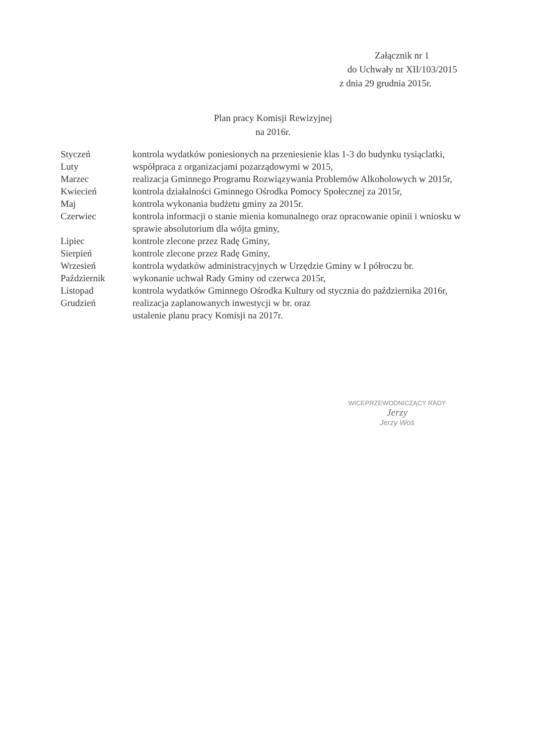Załącznik nr 1
do Uchwały nr XII/103/2015
z dnia 29 grudnia 2015r.
Plan pracy Komisji Rewizyjnej
na 2016r.
Styczeń kontrola wydatków poniesionych na przeniesienie klas 1-3 do budynku tysiąclatki,
Luty współpraca z organizacjami pozarządowymi w 2015,
Marzec realizacja Gminnego Programu Rozwiązywania Problemów Alkoholowych w 2015r,
Kwiecień kontrola działalności Gminnego Ośrodka Pomocy Społecznej za 2015r,
Maj kontrola wykonania budżetu gminy za 2015r.
Czerwiec kontrola informacji o stanie mienia komunalnego oraz opracowanie opinii i wniosku w sprawie absolutorium dla wójta gminy,
Lipiec kontrole zlecone przez Radę Gminy,
Sierpień kontrole zlecone przez Radę Gminy,
Wrzesień kontrola wydatków administracyjnych w Urzędzie Gminy w I półroczu br.
Październik wykonanie uchwał Rady Gminy od czerwca 2015r,
Listopad kontrola wydatków Gminnego Ośrodka Kultury od stycznia do października 2016r,
Grudzień realizacja zaplanowanych inwestycji w br. oraz
ustalenie planu pracy Komisji na 2017r.
WICEPRZEWODNICZĄCY RADY
Jerzy
Jerzy Woś